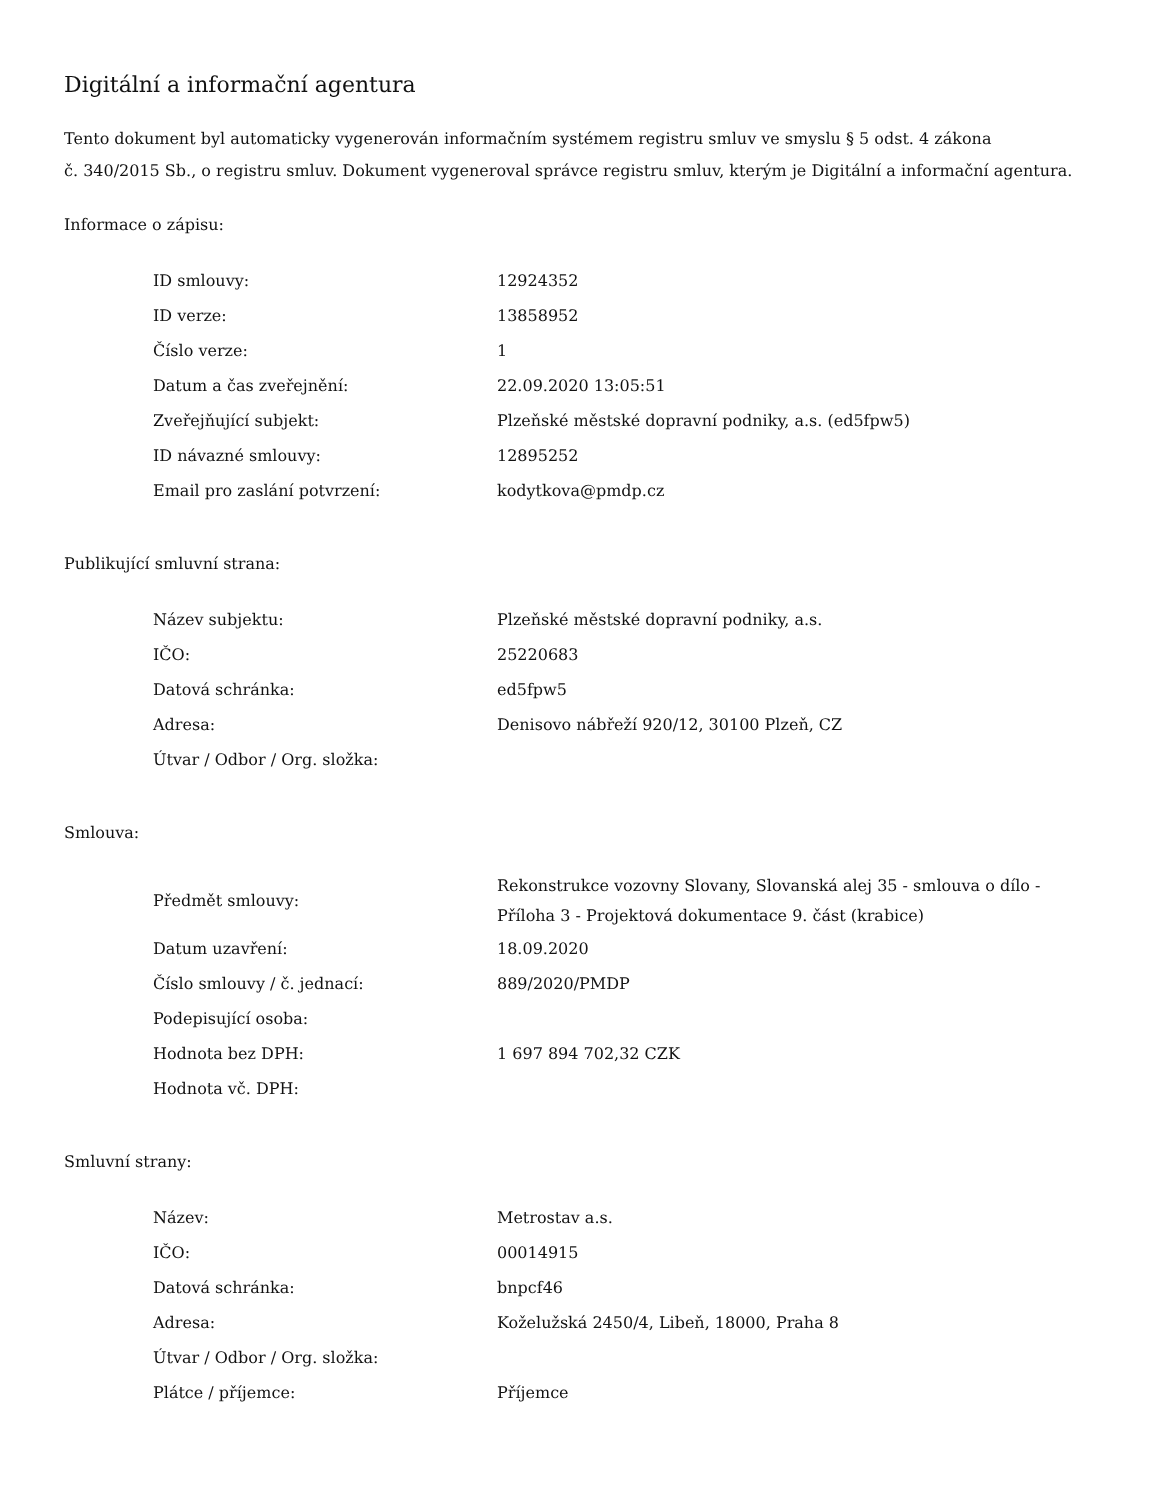Digitální a informační agentura
Tento dokument byl automaticky vygenerován informačním systémem registru smluv ve smyslu § 5 odst. 4 zákona
č. 340/2015 Sb., o registru smluv. Dokument vygeneroval správce registru smluv, kterým je Digitální a informační agentura.
Informace o zápisu:
| ID smlouvy: | 12924352 |
| ID verze: | 13858952 |
| Číslo verze: | 1 |
| Datum a čas zveřejnění: | 22.09.2020 13:05:51 |
| Zveřejňující subjekt: | Plzeňské městské dopravní podniky, a.s. (ed5fpw5) |
| ID návazné smlouvy: | 12895252 |
| Email pro zaslání potvrzení: | kodytkova@pmdp.cz |
Publikující smluvní strana:
| Název subjektu: | Plzeňské městské dopravní podniky, a.s. |
| IČO: | 25220683 |
| Datová schránka: | ed5fpw5 |
| Adresa: | Denisovo nábřeží 920/12, 30100 Plzeň, CZ |
| Útvar / Odbor / Org. složka: | |
Smlouva:
| Předmět smlouvy: | Rekonstrukce vozovny Slovany, Slovanská alej 35 - smlouva o dílo - Příloha 3 - Projektová dokumentace 9. část (krabice) |
| Datum uzavření: | 18.09.2020 |
| Číslo smlouvy / č. jednací: | 889/2020/PMDP |
| Podepisující osoba: | |
| Hodnota bez DPH: | 1 697 894 702,32 CZK |
| Hodnota vč. DPH: | |
Smluvní strany:
| Název: | Metrostav a.s. |
| IČO: | 00014915 |
| Datová schránka: | bnpcf46 |
| Adresa: | Koželužská 2450/4, Libeň, 18000, Praha 8 |
| Útvar / Odbor / Org. složka: | |
| Plátce / příjemce: | Příjemce |